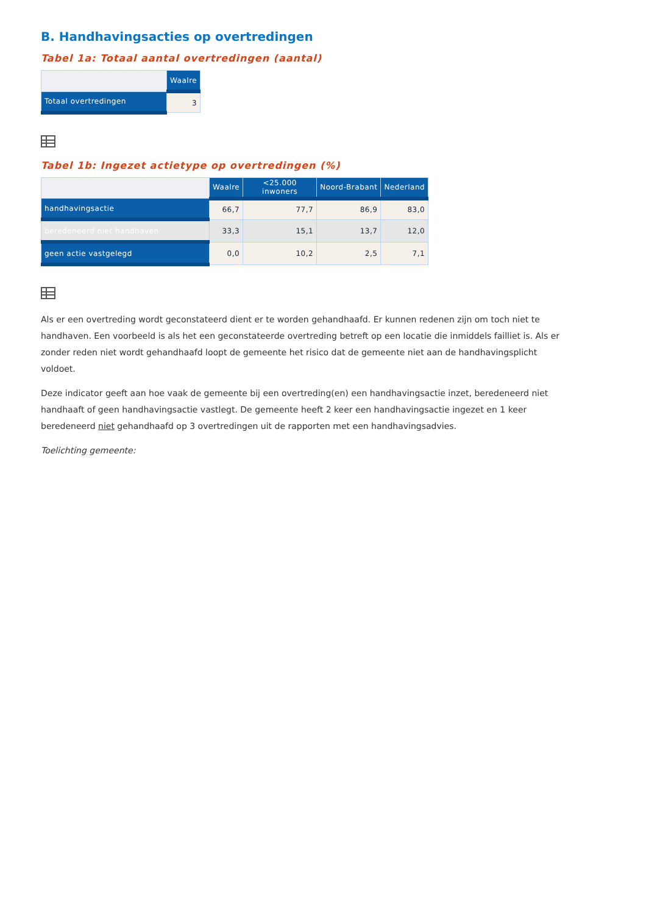B. Handhavingsacties op overtredingen
Tabel 1a: Totaal aantal overtredingen (aantal)
| | Waalre |
| --- | --- |
| Totaal overtredingen | 3 |
Tabel 1b: Ingezet actietype op overtredingen (%)
| | Waalre | <25.000 inwoners | Noord-Brabant | Nederland |
| --- | --- | --- | --- | --- |
| handhavingsactie | 66,7 | 77,7 | 86,9 | 83,0 |
| beredeneerd niet handhaven | 33,3 | 15,1 | 13,7 | 12,0 |
| geen actie vastgelegd | 0,0 | 10,2 | 2,5 | 7,1 |
Als er een overtreding wordt geconstateerd dient er te worden gehandhaafd. Er kunnen redenen zijn om toch niet te handhaven. Een voorbeeld is als het een geconstateerde overtreding betreft op een locatie die inmiddels failliet is. Als er zonder reden niet wordt gehandhaafd loopt de gemeente het risico dat de gemeente niet aan de handhavingsplicht voldoet.
Deze indicator geeft aan hoe vaak de gemeente bij een overtreding(en) een handhavingsactie inzet, beredeneerd niet handhaaft of geen handhavingsactie vastlegt. De gemeente heeft 2 keer een handhavingsactie ingezet en 1 keer beredeneerd niet gehandhaafd op 3 overtredingen uit de rapporten met een handhavingsadvies.
Toelichting gemeente: